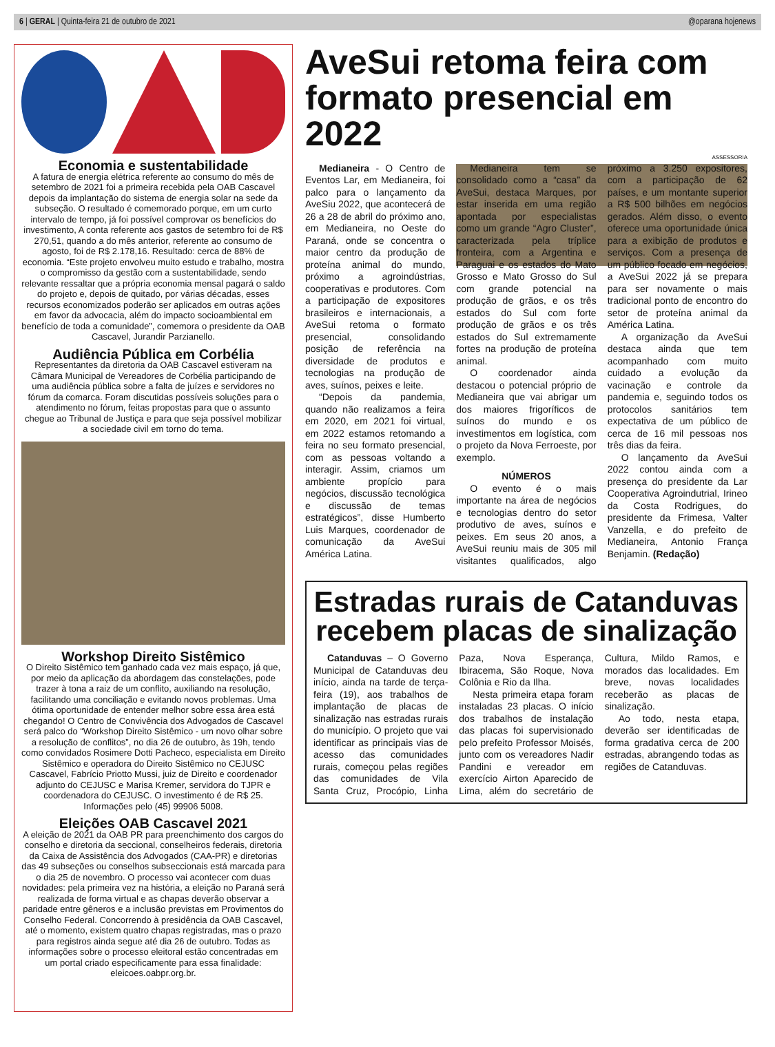6 | GERAL | Quinta-feira 21 de outubro de 2021 @oparana hojenews
Economia e sustentabilidade
A fatura de energia elétrica referente ao consumo do mês de setembro de 2021 foi a primeira recebida pela OAB Cascavel depois da implantação do sistema de energia solar na sede da subseção. O resultado é comemorado porque, em um curto intervalo de tempo, já foi possível comprovar os benefícios do investimento, A conta referente aos gastos de setembro foi de R$ 270,51, quando a do mês anterior, referente ao consumo de agosto, foi de R$ 2.178,16. Resultado: cerca de 88% de economia. “Este projeto envolveu muito estudo e trabalho, mostra o compromisso da gestão com a sustentabilidade, sendo relevante ressaltar que a própria economia mensal pagará o saldo do projeto e, depois de quitado, por várias décadas, esses recursos economizados poderão ser aplicados em outras ações em favor da advocacia, além do impacto socioambiental em benefício de toda a comunidade”, comemora o presidente da OAB Cascavel, Jurandir Parzianello.
Audiência Pública em Corbélia
Representantes da diretoria da OAB Cascavel estiveram na Câmara Municipal de Vereadores de Corbélia participando de uma audiência pública sobre a falta de juízes e servidores no fórum da comarca. Foram discutidas possíveis soluções para o atendimento no fórum, feitas propostas para que o assunto chegue ao Tribunal de Justiça e para que seja possível mobilizar a sociedade civil em torno do tema.
Workshop Direito Sistêmico
O Direito Sistêmico tem ganhado cada vez mais espaço, já que, por meio da aplicação da abordagem das constelações, pode trazer à tona a raiz de um conflito, auxiliando na resolução, facilitando uma conciliação e evitando novos problemas. Uma ótima oportunidade de entender melhor sobre essa área está chegando! O Centro de Convivência dos Advogados de Cascavel será palco do “Workshop Direito Sistêmico - um novo olhar sobre a resolução de conflitos”, no dia 26 de outubro, às 19h, tendo como convidados Rosimere Dotti Pacheco, especialista em Direito Sistêmico e operadora do Direito Sistêmico no CEJUSC Cascavel, Fabrício Priotto Mussi, juiz de Direito e coordenador adjunto do CEJUSC e Marisa Kremer, servidora do TJPR e coordenadora do CEJUSC. O investimento é de R$ 25. Informações pelo (45) 99906 5008.
Eleições OAB Cascavel 2021
A eleição de 2021 da OAB PR para preenchimento dos cargos do conselho e diretoria da seccional, conselheiros federais, diretoria da Caixa de Assistência dos Advogados (CAA-PR) e diretorias das 49 subseções ou conselhos subseccionais está marcada para o dia 25 de novembro. O processo vai acontecer com duas novidades: pela primeira vez na história, a eleição no Paraná será realizada de forma virtual e as chapas deverão observar a paridade entre gêneros e a inclusão previstas em Provimentos do Conselho Federal. Concorrendo à presidência da OAB Cascavel, até o momento, existem quatro chapas registradas, mas o prazo para registros ainda segue até dia 26 de outubro. Todas as informações sobre o processo eleitoral estão concentradas em um portal criado especificamente para essa finalidade: eleicoes.oabpr.org.br.
AveSui retoma feira com formato presencial em 2022
ASSESSORIA
Medianeira - O Centro de Eventos Lar, em Medianeira, foi palco para o lançamento da AveSiu 2022, que acontecerá de 26 a 28 de abril do próximo ano, em Medianeira, no Oeste do Paraná, onde se concentra o maior centro da produção de proteína animal do mundo, próximo a agroindústrias, cooperativas e produtores. Com a participação de expositores brasileiros e internacionais, a AveSui retoma o formato presencial, consolidando posição de referência na diversidade de produtos e tecnologias na produção de aves, suínos, peixes e leite.
“Depois da pandemia, quando não realizamos a feira em 2020, em 2021 foi virtual, em 2022 estamos retomando a feira no seu formato presencial, com as pessoas voltando a interagir. Assim, criamos um ambiente propício para negócios, discussão tecnológica e discussão de temas estratégicos”, disse Humberto Luis Marques, coordenador de comunicação da AveSui América Latina.
Medianeira tem se consolidado como a “casa” da AveSui, destaca Marques, por estar inserida em uma região apontada por especialistas como um grande “Agro Cluster”, caracterizada pela tríplice fronteira, com a Argentina e Paraguai e os estados do Mato Grosso e Mato Grosso do Sul com grande potencial na produção de grãos, e os três estados do Sul com forte produção de grãos e os três estados do Sul extremamente fortes na produção de proteína animal.
O coordenador ainda destacou o potencial próprio de Medianeira que vai abrigar um dos maiores frigoríficos de suínos do mundo e os investimentos em logística, com o projeto da Nova Ferroeste, por exemplo.
NÚMEROS
O evento é o mais importante na área de negócios e tecnologias dentro do setor produtivo de aves, suínos e peixes. Em seus 20 anos, a AveSui reuniu mais de 305 mil visitantes qualificados, algo próximo a 3.250 expositores, com a participação de 62 países, e um montante superior a R$ 500 bilhões em negócios gerados. Além disso, o evento oferece uma oportunidade única para a exibição de produtos e serviços. Com a presença de um público focado em negócios, a AveSui 2022 já se prepara para ser novamente o mais tradicional ponto de encontro do setor de proteína animal da América Latina.
A organização da AveSui destaca ainda que tem acompanhado com muito cuidado a evolução da vacinação e controle da pandemia e, seguindo todos os protocolos sanitários tem expectativa de um público de cerca de 16 mil pessoas nos três dias da feira.
O lançamento da AveSui 2022 contou ainda com a presença do presidente da Lar Cooperativa Agroindutrial, Irineo da Costa Rodrigues, do presidente da Frimesa, Valter Vanzella, e do prefeito de Medianeira, Antonio França Benjamin. (Redação)
Estradas rurais de Catanduvas recebem placas de sinalização
Catanduvas – O Governo Municipal de Catanduvas deu início, ainda na tarde de terça-feira (19), aos trabalhos de implantação de placas de sinalização nas estradas rurais do município. O projeto que vai identificar as principais vias de acesso das comunidades rurais, começou pelas regiões das comunidades de Vila Santa Cruz, Procópio, Linha Paza, Nova Esperança, Ibiracema, São Roque, Nova Colônia e Rio da Ilha.
Nesta primeira etapa foram instaladas 23 placas. O início dos trabalhos de instalação das placas foi supervisionado pelo prefeito Professor Moisés, junto com os vereadores Nadir Pandini e vereador em exercício Airton Aparecido de Lima, além do secretário de Cultura, Mildo Ramos, e morados das localidades. Em breve, novas localidades receberão as placas de sinalização.
Ao todo, nesta etapa, deverão ser identificadas de forma gradativa cerca de 200 estradas, abrangendo todas as regiões de Catanduvas.